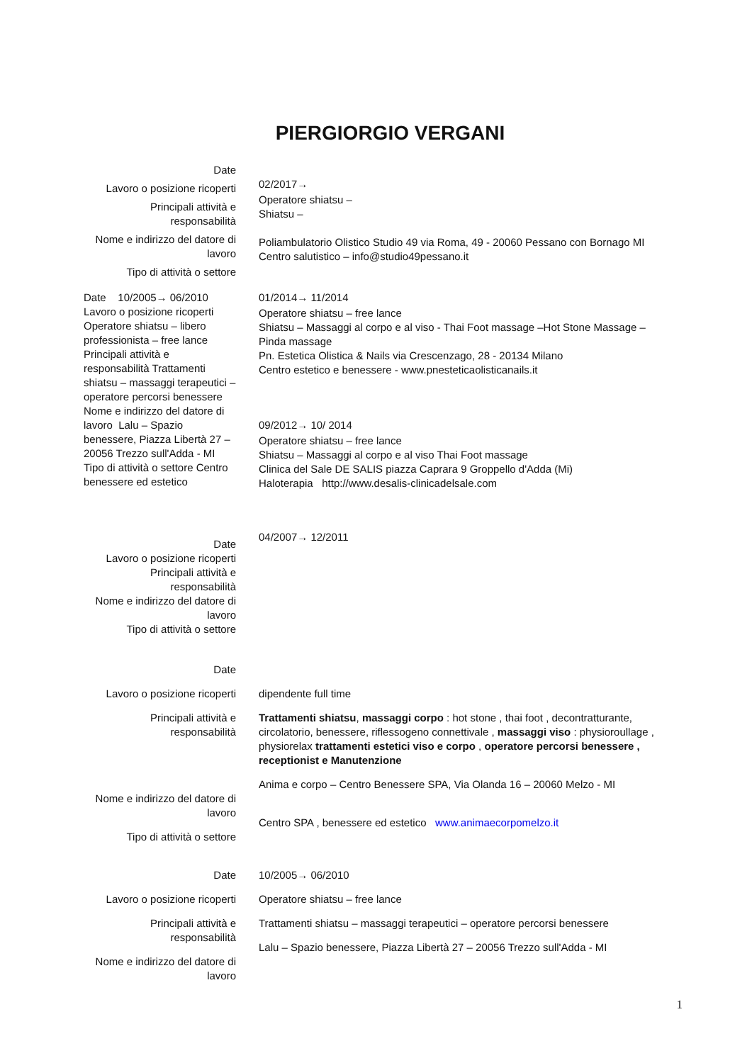PIERGIORGIO VERGANI
Date
Lavoro o posizione ricoperti
Principali attività e responsabilità
Nome e indirizzo del datore di lavoro
Tipo di attività o settore
02/2017→
Operatore shiatsu –
Shiatsu –
Poliambulatorio Olistico Studio 49 via Roma, 49 - 20060 Pessano con Bornago MI
Centro salutistico – info@studio49pessano.it
Date 10/2005→ 06/2010
Lavoro o posizione ricoperti Operatore shiatsu – libero professionista – free lance
Principali attività e responsabilità Trattamenti shiatsu – massaggi terapeutici – operatore percorsi benessere
Nome e indirizzo del datore di lavoro Lalu – Spazio benessere, Piazza Libertà 27 – 20056 Trezzo sull'Adda - MI
Tipo di attività o settore Centro benessere ed estetico
01/2014→ 11/2014
Operatore shiatsu – free lance
Shiatsu – Massaggi al corpo e al viso - Thai Foot massage –Hot Stone Massage – Pinda massage
Pn. Estetica Olistica & Nails via Crescenzago, 28 - 20134 Milano
Centro estetico e benessere - www.pnesteticaolisticanails.it
09/2012→ 10/ 2014
Operatore shiatsu – free lance
Shiatsu – Massaggi al corpo e al viso Thai Foot massage
Clinica del Sale DE SALIS piazza Caprara 9 Groppello d'Adda (Mi)
Haloterapia http://www.desalis-clinicadelsale.com
Date
Lavoro o posizione ricoperti
Principali attività e responsabilità
Nome e indirizzo del datore di lavoro
Tipo di attività o settore
04/2007→ 12/2011
Date
Lavoro o posizione ricoperti
Principali attività e responsabilità
Nome e indirizzo del datore di lavoro
Tipo di attività o settore
dipendente full time
Trattamenti shiatsu, massaggi corpo : hot stone , thai foot , decontratturante, circolatorio, benessere, riflessogeno connettivale , massaggi viso : physioroullage , physiorelax trattamenti estetici viso e corpo , operatore percorsi benessere , receptionist e Manutenzione
Anima e corpo – Centro Benessere SPA, Via Olanda 16 – 20060 Melzo - MI
Centro SPA , benessere ed estetico www.animaecorpomelzo.it
Date
Lavoro o posizione ricoperti
Principali attività e responsabilità
Nome e indirizzo del datore di lavoro
10/2005→ 06/2010
Operatore shiatsu – free lance
Trattamenti shiatsu – massaggi terapeutici – operatore percorsi benessere
Lalu – Spazio benessere, Piazza Libertà 27 – 20056 Trezzo sull'Adda - MI
1